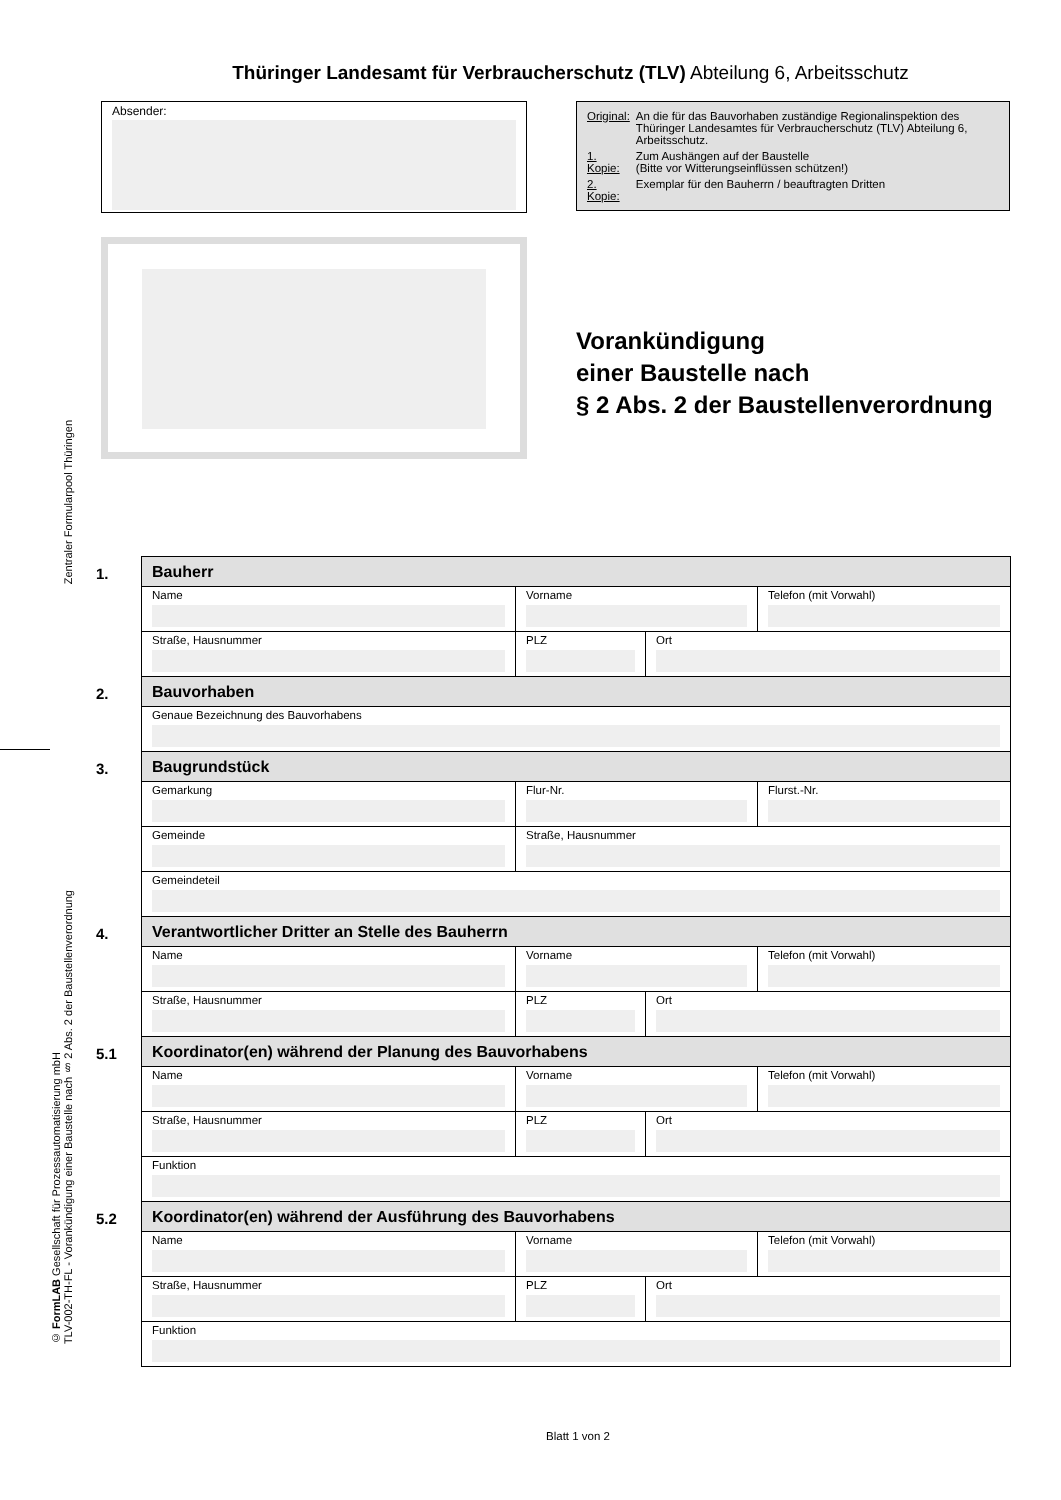Thüringer Landesamt für Verbraucherschutz (TLV) Abteilung 6, Arbeitsschutz
Absender:
| Original: | An die für das Bauvorhaben zuständige Regionalinspektion des Thüringer Landesamtes für Verbraucherschutz (TLV) Abteilung 6, Arbeitsschutz. |
| 1. Kopie: | Zum Aushängen auf der Baustelle (Bitte vor Witterungseinflüssen schützen!) |
| 2. Kopie: | Exemplar für den Bauherrn / beauftragten Dritten |
Vorankündigung
einer Baustelle nach
§ 2 Abs. 2 der Baustellenverordnung
Zentraler Formularpool Thüringen
© FormLAB Gesellschaft für Prozessautomatisierung mbH
TLV-002-TH-FL - Vorankündigung einer Baustelle nach § 2 Abs. 2 der Baustellenverordnung
| 1. | Bauherr | | | |
| | Name | Vorname | | Telefon (mit Vorwahl) |
| | Straße, Hausnummer | PLZ | Ort | |
| 2. | Bauvorhaben | | | |
| | Genaue Bezeichnung des Bauvorhabens | | | |
| 3. | Baugrundstück | | | |
| | Gemarkung | Flur-Nr. | | Flurst.-Nr. |
| | Gemeinde | Straße, Hausnummer | | |
| | Gemeindeteil | | | |
| 4. | Verantwortlicher Dritter an Stelle des Bauherrn | | | |
| | Name | Vorname | | Telefon (mit Vorwahl) |
| | Straße, Hausnummer | PLZ | Ort | |
| 5.1 | Koordinator(en) während der Planung des Bauvorhabens | | | |
| | Name | Vorname | | Telefon (mit Vorwahl) |
| | Straße, Hausnummer | PLZ | Ort | |
| | Funktion | | | |
| 5.2 | Koordinator(en) während der Ausführung des Bauvorhabens | | | |
| | Name | Vorname | | Telefon (mit Vorwahl) |
| | Straße, Hausnummer | PLZ | Ort | |
| | Funktion | | | |
Blatt 1 von 2